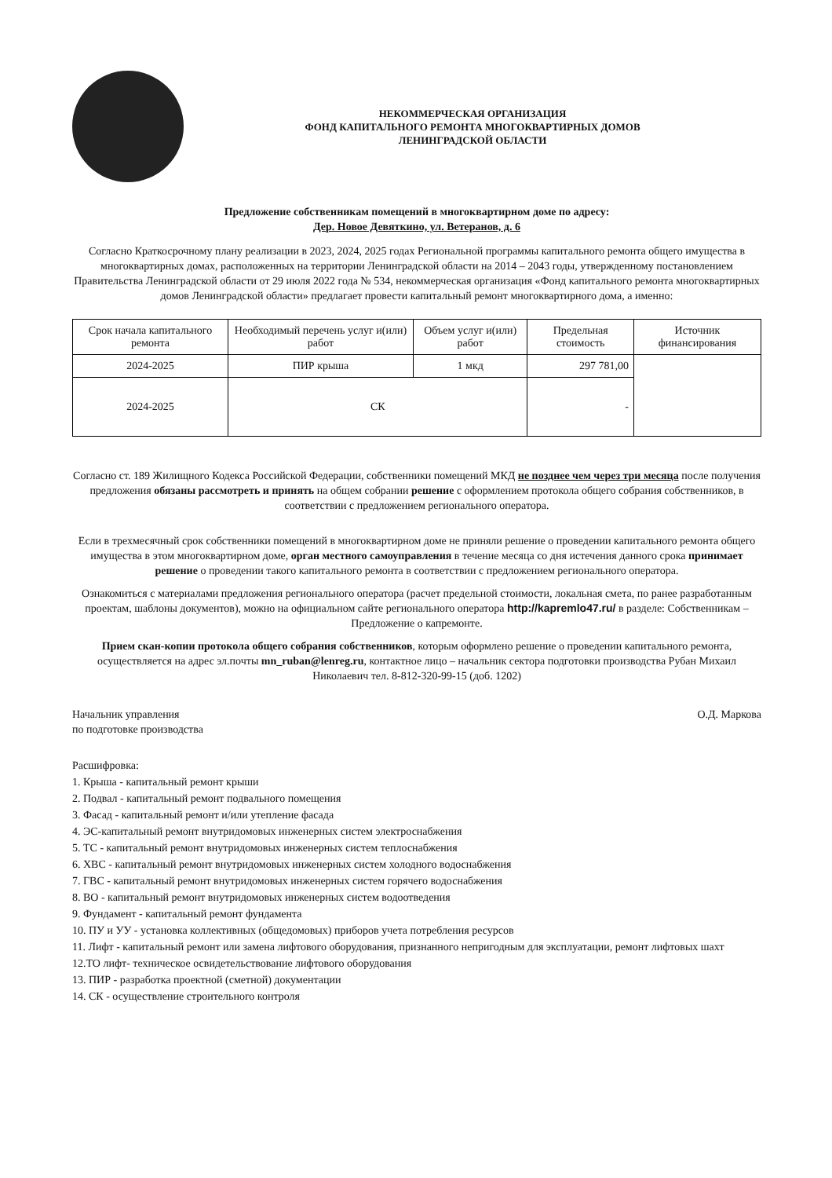НЕКОММЕРЧЕСКАЯ ОРГАНИЗАЦИЯ
ФОНД КАПИТАЛЬНОГО РЕМОНТА МНОГОКВАРТИРНЫХ ДОМОВ
ЛЕНИНГРАДСКОЙ ОБЛАСТИ
Предложение собственникам помещений в многоквартирном доме по адресу:
Дер. Новое Девяткино, ул. Ветеранов, д. 6
Согласно Краткосрочному плану реализации в 2023, 2024, 2025 годах Региональной программы капитального ремонта общего имущества в многоквартирных домах, расположенных на территории Ленинградской области на 2014 – 2043 годы, утвержденному постановлением Правительства Ленинградской области от 29 июля 2022 года № 534, некоммерческая организация «Фонд капитального ремонта многоквартирных домов Ленинградской области» предлагает провести капитальный ремонт многоквартирного дома, а именно:
| Срок начала капитального ремонта | Необходимый перечень услуг и(или) работ | Объем услуг и(или) работ | Предельная стоимость | Источник финансирования |
| --- | --- | --- | --- | --- |
| 2024-2025 | ПИР крыша | 1 мкд | 297 781,00 | |
| 2024-2025 | СК | | - | |
Согласно ст. 189 Жилищного Кодекса Российской Федерации, собственники помещений МКД не позднее чем через три месяца после получения предложения обязаны рассмотреть и принять на общем собрании решение с оформлением протокола общего собрания собственников, в соответствии с предложением регионального оператора.
Если в трехмесячный срок собственники помещений в многоквартирном доме не приняли решение о проведении капитального ремонта общего имущества в этом многоквартирном доме, орган местного самоуправления в течение месяца со дня истечения данного срока принимает решение о проведении такого капитального ремонта в соответствии с предложением регионального оператора.
Ознакомиться с материалами предложения регионального оператора (расчет предельной стоимости, локальная смета, по ранее разработанным проектам, шаблоны документов), можно на официальном сайте регионального оператора http://kapremlo47.ru/ в разделе: Собственникам – Предложение о капремонте.
Прием скан-копии протокола общего собрания собственников, которым оформлено решение о проведении капитального ремонта, осуществляется на адрес эл.почты mn_ruban@lenreg.ru, контактное лицо – начальник сектора подготовки производства Рубан Михаил Николаевич тел. 8-812-320-99-15 (доб. 1202)
Начальник управления
по подготовке производства
О.Д. Маркова
Расшифровка:
1. Крыша - капитальный ремонт крыши
2. Подвал - капитальный ремонт подвального помещения
3. Фасад - капитальный ремонт и/или утепление фасада
4. ЭС-капитальный ремонт внутридомовых инженерных систем электроснабжения
5. ТС - капитальный ремонт внутридомовых инженерных систем теплоснабжения
6. ХВС - капитальный ремонт внутридомовых инженерных систем холодного водоснабжения
7. ГВС - капитальный ремонт внутридомовых инженерных систем горячего водоснабжения
8. ВО - капитальный ремонт внутридомовых инженерных систем водоотведения
9. Фундамент - капитальный ремонт фундамента
10. ПУ и УУ - установка коллективных (общедомовых) приборов учета потребления ресурсов
11. Лифт - капитальный ремонт или замена лифтового оборудования, признанного непригодным для эксплуатации, ремонт лифтовых шахт
12.ТО лифт- техническое освидетельствование лифтового оборудования
13. ПИР - разработка проектной (сметной) документации
14. СК - осуществление строительного контроля